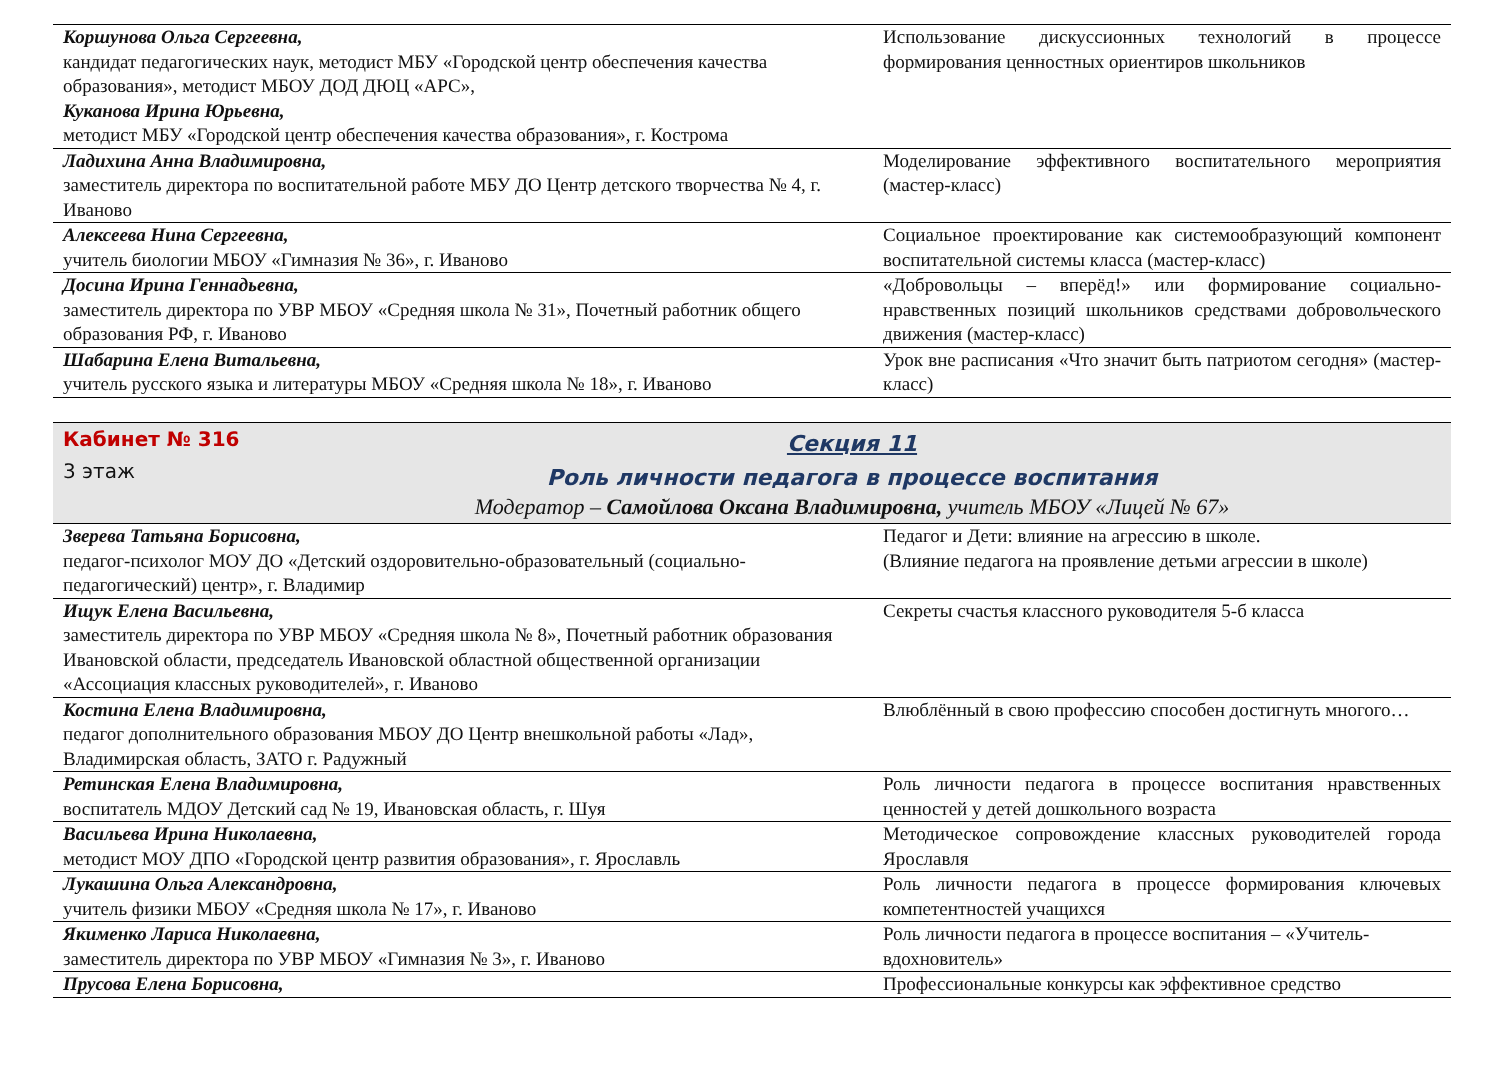| Коршунова Ольга Сергеевна, кандидат педагогических наук, методист МБУ «Городской центр обеспечения качества образования», методист МБОУ ДОД ДЮЦ «АРС», Куканова Ирина Юрьевна, методист МБУ «Городской центр обеспечения качества образования», г. Кострома | Использование дискуссионных технологий в процессе формирования ценностных ориентиров школьников |
| Ладихина Анна Владимировна, заместитель директора по воспитательной работе МБУ ДО Центр детского творчества № 4, г. Иваново | Моделирование эффективного воспитательного мероприятия (мастер-класс) |
| Алексеева Нина Сергеевна, учитель биологии МБОУ «Гимназия № 36», г. Иваново | Социальное проектирование как системообразующий компонент воспитательной системы класса (мастер-класс) |
| Досина Ирина Геннадьевна, заместитель директора по УВР МБОУ «Средняя школа № 31», Почетный работник общего образования РФ, г. Иваново | «Добровольцы – вперёд!» или формирование социально-нравственных позиций школьников средствами добровольческого движения (мастер-класс) |
| Шабарина Елена Витальевна, учитель русского языка и литературы МБОУ «Средняя школа № 18», г. Иваново | Урок вне расписания «Что значит быть патриотом сегодня» (мастер-класс) |
| Кабинет № 316 3 этаж Секция 11 Роль личности педагога в процессе воспитания Модератор – Самойлова Оксана Владимировна, учитель МБОУ «Лицей № 67» | |
| Зверева Татьяна Борисовна, педагог-психолог МОУ ДО «Детский оздоровительно-образовательный (социально-педагогический) центр», г. Владимир | Педагог и Дети: влияние на агрессию в школе. (Влияние педагога на проявление детьми агрессии в школе) |
| Ищук Елена Васильевна, заместитель директора по УВР МБОУ «Средняя школа № 8», Почетный работник образования Ивановской области, председатель Ивановской областной общественной организации «Ассоциация классных руководителей», г. Иваново | Секреты счастья классного руководителя 5-б класса |
| Костина Елена Владимировна, педагог дополнительного образования МБОУ ДО Центр внешкольной работы «Лад», Владимирская область, ЗАТО г. Радужный | Влюблённый в свою профессию способен достигнуть многого… |
| Ретинская Елена Владимировна, воспитатель МДОУ Детский сад № 19, Ивановская область, г. Шуя | Роль личности педагога в процессе воспитания нравственных ценностей у детей дошкольного возраста |
| Васильева Ирина Николаевна, методист МОУ ДПО «Городской центр развития образования», г. Ярославль | Методическое сопровождение классных руководителей города Ярославля |
| Лукашина Ольга Александровна, учитель физики МБОУ «Средняя школа № 17», г. Иваново | Роль личности педагога в процессе формирования ключевых компетентностей учащихся |
| Якименко Лариса Николаевна, заместитель директора по УВР МБОУ «Гимназия № 3», г. Иваново | Роль личности педагога в процессе воспитания – «Учитель-вдохновитель» |
| Прусова Елена Борисовна, | Профессиональные конкурсы как эффективное средство |